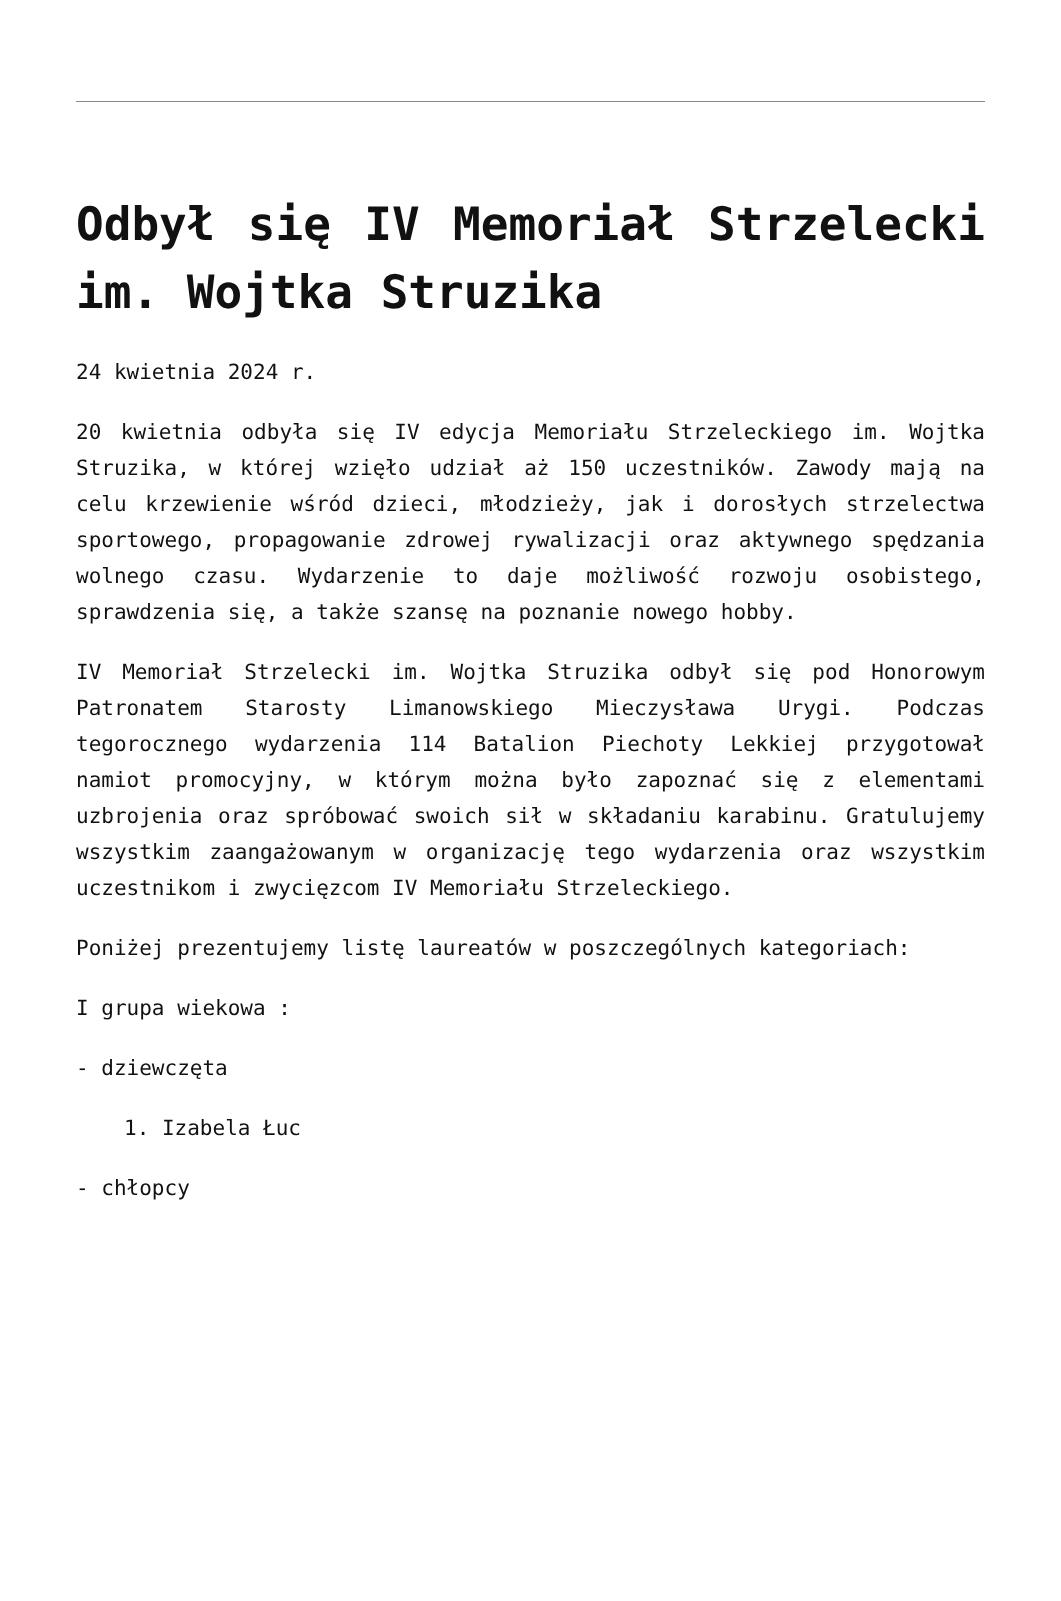Odbył się IV Memoriał Strzelecki im. Wojtka Struzika
24 kwietnia 2024 r.
20 kwietnia odbyła się IV edycja Memoriału Strzeleckiego im. Wojtka Struzika, w której wzięło udział aż 150 uczestników. Zawody mają na celu krzewienie wśród dzieci, młodzieży, jak i dorosłych strzelectwa sportowego, propagowanie zdrowej rywalizacji oraz aktywnego spędzania wolnego czasu. Wydarzenie to daje możliwość rozwoju osobistego, sprawdzenia się, a także szansę na poznanie nowego hobby.
IV Memoriał Strzelecki im. Wojtka Struzika odbył się pod Honorowym Patronatem Starosty Limanowskiego Mieczysława Urygi. Podczas tegorocznego wydarzenia 114 Batalion Piechoty Lekkiej przygotował namiot promocyjny, w którym można było zapoznać się z elementami uzbrojenia oraz spróbować swoich sił w składaniu karabinu. Gratulujemy wszystkim zaangażowanym w organizację tego wydarzenia oraz wszystkim uczestnikom i zwycięzcom IV Memoriału Strzeleckiego.
Poniżej prezentujemy listę laureatów w poszczególnych kategoriach:
I grupa wiekowa :
- dziewczęta
1. Izabela Łuc
- chłopcy